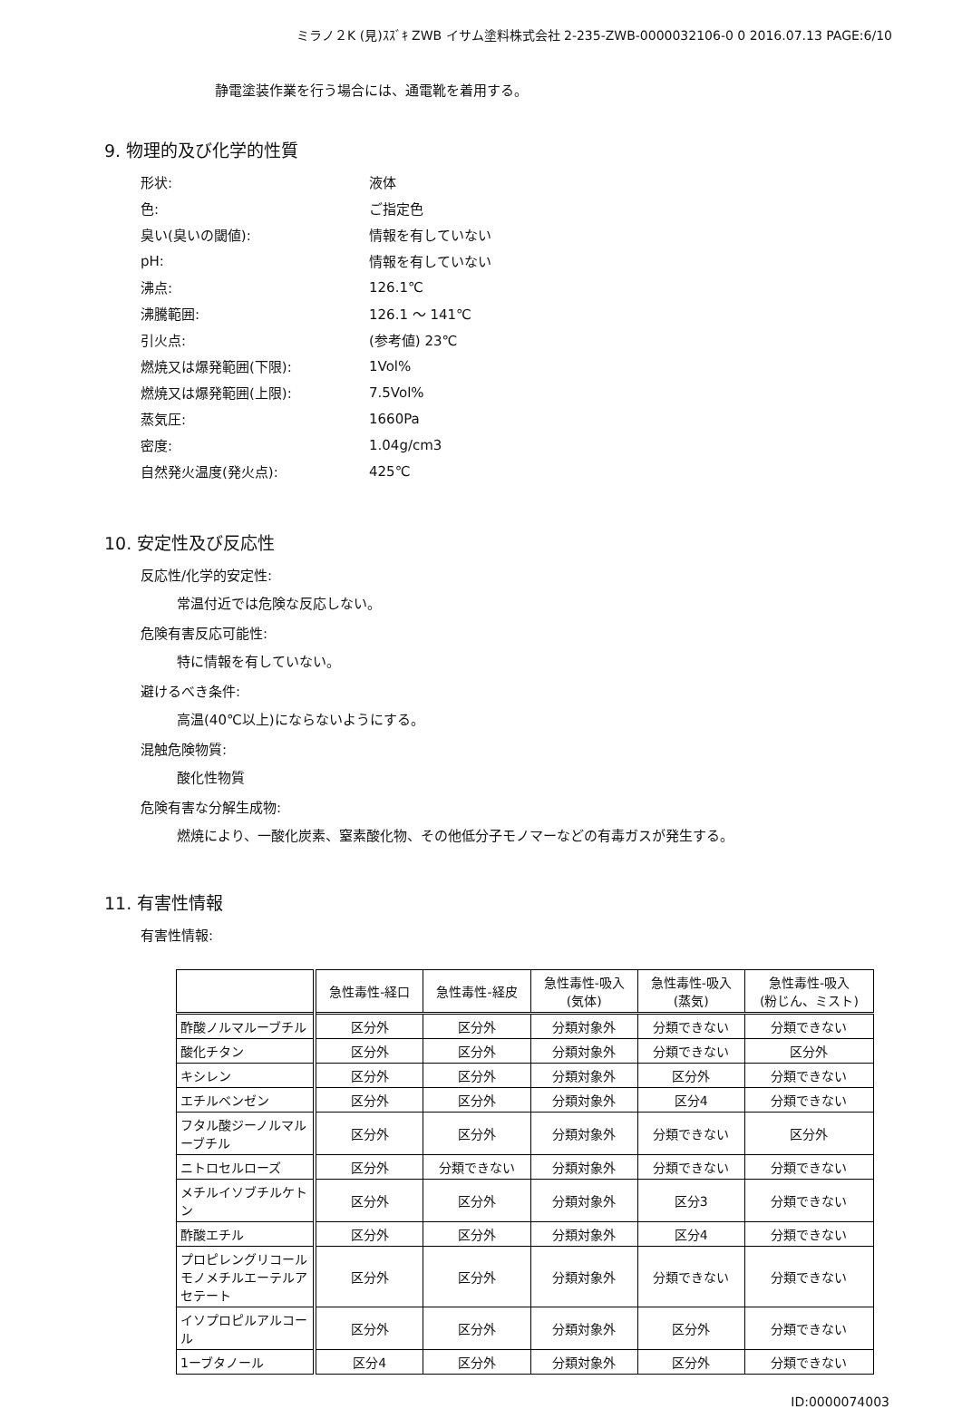ミラノ２K (見)ｽｽﾞｷ ZWB イサム塗料株式会社 2-235-ZWB-0000032106-0 0 2016.07.13 PAGE:6/10
静電塗装作業を行う場合には、通電靴を着用する。
9. 物理的及び化学的性質
| 形状: | 液体 |
| 色: | ご指定色 |
| 臭い(臭いの閾値): | 情報を有していない |
| pH: | 情報を有していない |
| 沸点: | 126.1℃ |
| 沸騰範囲: | 126.1 ～ 141℃ |
| 引火点: | (参考値) 23℃ |
| 燃焼又は爆発範囲(下限): | 1Vol% |
| 燃焼又は爆発範囲(上限): | 7.5Vol% |
| 蒸気圧: | 1660Pa |
| 密度: | 1.04g/cm3 |
| 自然発火温度(発火点): | 425℃ |
10. 安定性及び反応性
反応性/化学的安定性:
常温付近では危険な反応しない。
危険有害反応可能性:
特に情報を有していない。
避けるべき条件:
高温(40℃以上)にならないようにする。
混触危険物質:
酸化性物質
危険有害な分解生成物:
燃焼により、一酸化炭素、窒素酸化物、その他低分子モノマーなどの有毒ガスが発生する。
11. 有害性情報
有害性情報:
| | 急性毒性-経口 | 急性毒性-経皮 | 急性毒性-吸入 (気体) | 急性毒性-吸入 (蒸気) | 急性毒性-吸入 (粉じん、ミスト) |
| --- | --- | --- | --- | --- | --- |
| 酢酸ノルマルーブチル | 区分外 | 区分外 | 分類対象外 | 分類できない | 分類できない |
| 酸化チタン | 区分外 | 区分外 | 分類対象外 | 分類できない | 区分外 |
| キシレン | 区分外 | 区分外 | 分類対象外 | 区分外 | 分類できない |
| エチルベンゼン | 区分外 | 区分外 | 分類対象外 | 区分4 | 分類できない |
| フタル酸ジーノルマルーブチル | 区分外 | 区分外 | 分類対象外 | 分類できない | 区分外 |
| ニトロセルローズ | 区分外 | 分類できない | 分類対象外 | 分類できない | 分類できない |
| メチルイソブチルケトン | 区分外 | 区分外 | 分類対象外 | 区分3 | 分類できない |
| 酢酸エチル | 区分外 | 区分外 | 分類対象外 | 区分4 | 分類できない |
| プロピレングリコールモノメチルエーテルアセテート | 区分外 | 区分外 | 分類対象外 | 分類できない | 分類できない |
| イソプロピルアルコール | 区分外 | 区分外 | 分類対象外 | 区分外 | 分類できない |
| 1ーブタノール | 区分4 | 区分外 | 分類対象外 | 区分外 | 分類できない |
ID:0000074003